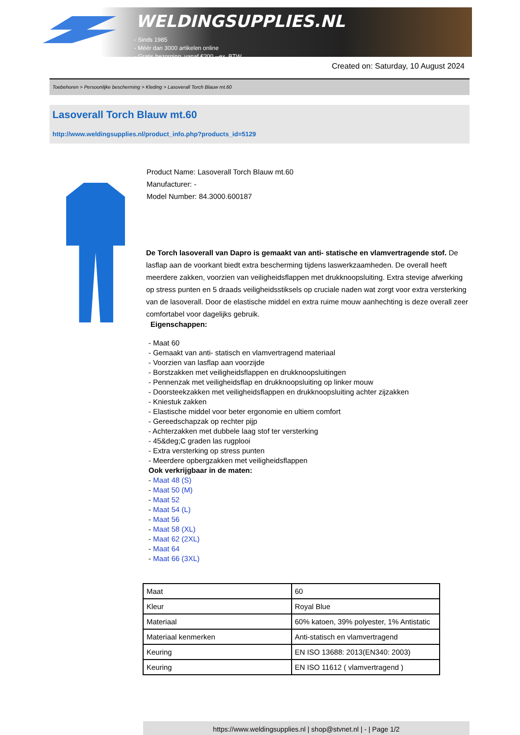WELDINGSUPPLIES.NL
- Sinds 1985
- Méér dan 3000 artikelen online
- Gratis bezorging, vanaf €200,--ex. BTW
Created on: Saturday, 10 August 2024
Toebehoren > Persoonlijke bescherming > Kleding > Lasoverall Torch Blauw mt.60
Lasoverall Torch Blauw mt.60
http://www.weldingsupplies.nl/product_info.php?products_id=5129
Product Name: Lasoverall Torch Blauw mt.60
Manufacturer: -
Model Number: 84.3000.600187
De Torch lasoverall van Dapro is gemaakt van anti- statische en vlamvertragende stof. De lasflap aan de voorkant biedt extra bescherming tijdens laswerkzaamheden. De overall heeft meerdere zakken, voorzien van veiligheidsflappen met drukknoopsluiting. Extra stevige afwerking op stress punten en 5 draads veiligheidsstiksels op cruciale naden wat zorgt voor extra versterking van de lasoverall. Door de elastische middel en extra ruime mouw aanhechting is deze overall zeer comfortabel voor dagelijks gebruik.
Eigenschappen:
- Maat 60
- Gemaakt van anti- statisch en vlamvertragend materiaal
- Voorzien van lasflap aan voorzijde
- Borstzakken met veiligheidsflappen en drukknoopsluitingen
- Pennenzak met veiligheidsflap en drukknoopsluiting op linker mouw
- Doorsteekzakken met veiligheidsflappen en drukknoopsluiting achter zijzakken
- Kniestuk zakken
- Elastische middel voor beter ergonomie en ultiem comfort
- Gereedschapzak op rechter pijp
- Achterzakken met dubbele laag stof ter versterking
- 45&deg;C graden las rugplooi
- Extra versterking op stress punten
- Meerdere opbergzakken met veiligheidsflappen
Ook verkrijgbaar in de maten:
- Maat 48 (S)
- Maat 50 (M)
- Maat 52
- Maat 54 (L)
- Maat 56
- Maat 58 (XL)
- Maat 62 (2XL)
- Maat 64
- Maat 66 (3XL)
| Maat | 60 |
| Kleur | Royal Blue |
| Materiaal | 60% katoen, 39% polyester, 1% Antistatic |
| Materiaal kenmerken | Anti-statisch en vlamvertragend |
| Keuring | EN ISO 13688: 2013(EN340: 2003) |
| Keuring | EN ISO 11612 ( vlamvertragend ) |
https://www.weldingsupplies.nl | shop@stvnet.nl | - | Page 1/2